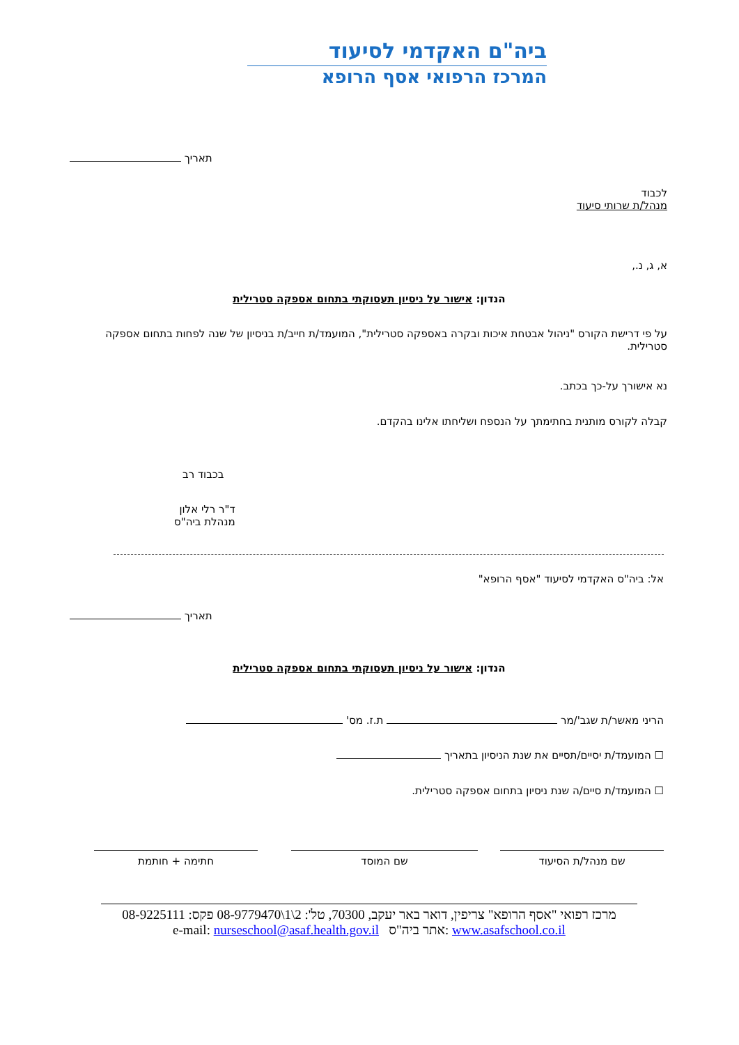ביה"ם האקדמי לסיעוד
המרכז הרפואי אסף הרופא
תאריך
לכבוד
מנהל/ת שרותי סיעוד
א, ג, נ.,
הנדון: אישור על ניסיון תעסוקתי בתחום אספקה סטרילית
על פי דרישת הקורס "ניהול אבטחת איכות ובקרה באספקה סטרילית", המועמד/ת חייב/ת בניסיון של שנה לפחות בתחום אספקה סטרילית.
נא אישורך על-כך בכתב.
קבלה לקורס מותנית בחתימתך על הנספח ושליחתו אלינו בהקדם.
בכבוד רב
ד"ר רלי אלון
מנהלת ביה"ס
אל: ביה"ס האקדמי לסיעוד "אסף הרופא"
תאריך
הנדון: אישור על ניסיון תעסוקתי בתחום אספקה סטרילית
הריני מאשר/ת שגב'/מר ת.ז. מס'
☐ המועמד/ת יסיים/תסיים את שנת הניסיון בתאריך
☐ המועמד/ת סיים/ה שנת ניסיון בתחום אספקה סטרילית.
שם מנהל/ת הסיעוד שם המוסד
חתימה + חותמת
מרכז רפואי "אסף הרופא" צריפין, דואר באר יעקב, 70300, טל': 2\1\08-9779470 פקס: 08-9225111
www.asafschool.co.il :אתר ביה"ס e-mail: nurseschool@asaf.health.gov.il